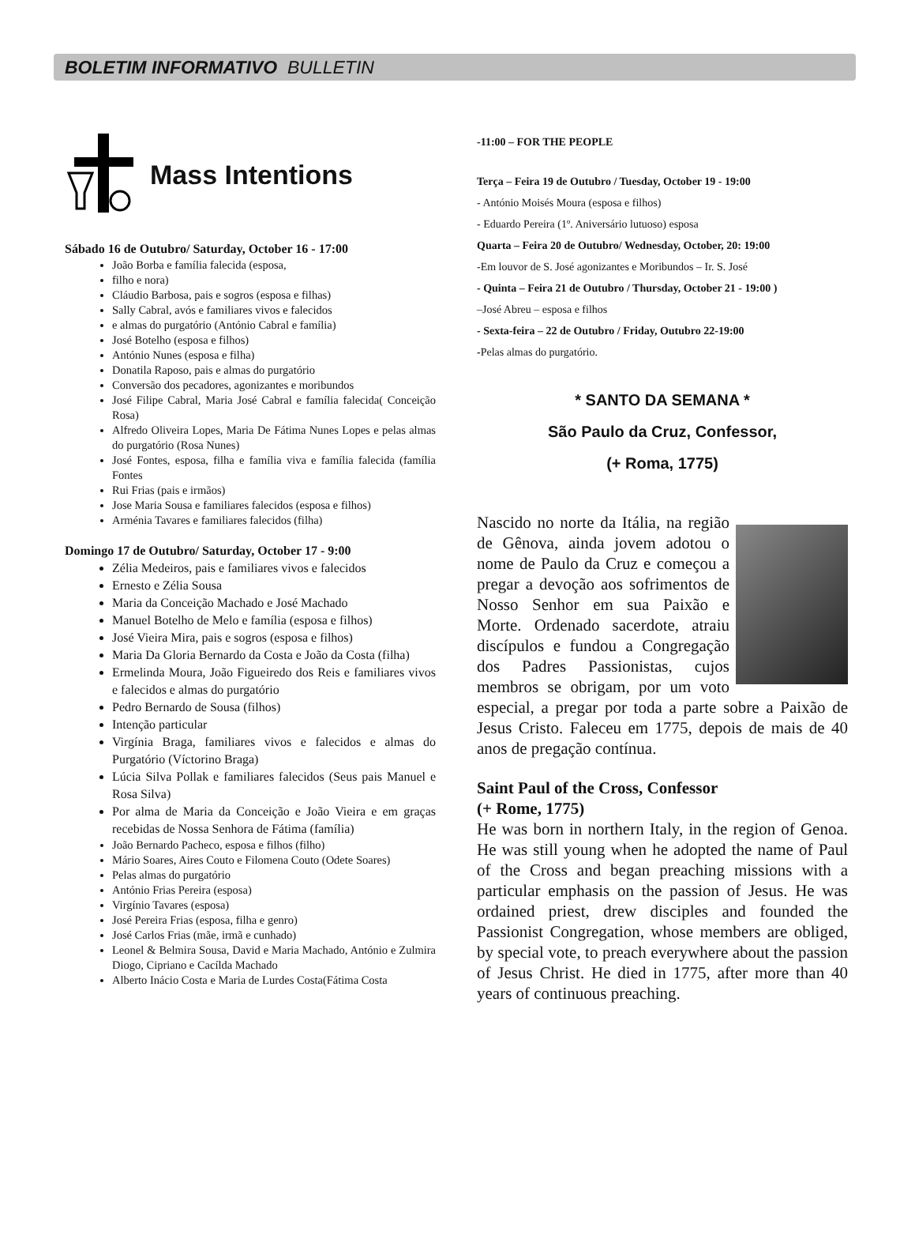BOLETIM INFORMATIVO BULLETIN
Mass Intentions
Sábado 16 de Outubro/ Saturday, October 16 - 17:00
João Borba e família falecida (esposa,
filho e nora)
Cláudio Barbosa, pais e sogros (esposa e filhas)
Sally Cabral, avós e familiares vivos e falecidos
e almas do purgatório (António Cabral e família)
José Botelho (esposa e filhos)
António Nunes (esposa e filha)
Donatila Raposo, pais e almas do purgatório
Conversão dos pecadores, agonizantes e moribundos
José Filipe Cabral, Maria José Cabral e família falecida( Conceição Rosa)
Alfredo Oliveira Lopes, Maria De Fátima Nunes Lopes e pelas almas do purgatório (Rosa Nunes)
José Fontes, esposa, filha e família viva e família falecida (família Fontes
Rui Frias (pais e irmãos)
Jose Maria Sousa e familiares falecidos (esposa e filhos)
Arménia Tavares e familiares falecidos (filha)
Domingo 17 de Outubro/ Saturday, October 17 - 9:00
Zélia Medeiros, pais e familiares vivos e falecidos
Ernesto e Zélia Sousa
Maria da Conceição Machado e José Machado
Manuel Botelho de Melo e família (esposa e filhos)
José Vieira Mira, pais e sogros (esposa e filhos)
Maria Da Gloria Bernardo da Costa e João da Costa (filha)
Ermelinda Moura, João Figueiredo dos Reis e familiares vivos e falecidos e almas do purgatório
Pedro Bernardo de Sousa (filhos)
Intenção particular
Virgínia Braga, familiares vivos e falecidos e almas do Purgatório (Víctorino Braga)
Lúcia Silva Pollak e familiares falecidos (Seus pais Manuel e Rosa Silva)
Por alma de Maria da Conceição e João Vieira e em graças recebidas de Nossa Senhora de Fátima (família)
João Bernardo Pacheco, esposa e filhos (filho)
Mário Soares, Aires Couto e Filomena Couto (Odete Soares)
Pelas almas do purgatório
António Frias Pereira (esposa)
Virgínio Tavares (esposa)
José Pereira Frias (esposa, filha e genro)
José Carlos Frias (mãe, irmã e cunhado)
Leonel & Belmira Sousa, David e Maria Machado, António e Zulmira Diogo, Cipriano e Cacílda Machado
Alberto Inácio Costa e Maria de Lurdes Costa(Fátima Costa
-11:00 – FOR THE PEOPLE
Terça – Feira 19 de Outubro / Tuesday, October 19 - 19:00
- António Moisés Moura (esposa e filhos)
- Eduardo Pereira (1º. Aniversário lutuoso) esposa
Quarta – Feira 20 de Outubro/ Wednesday, October, 20: 19:00
-Em louvor de S. José agonizantes e Moribundos – Ir. S. José
- Quinta – Feira 21 de Outubro / Thursday, October 21 - 19:00 )
–José Abreu – esposa e filhos
- Sexta-feira – 22 de Outubro / Friday, Outubro 22-19:00
-Pelas almas do purgatório.
* SANTO DA SEMANA *
São Paulo da Cruz, Confessor,
(+ Roma, 1775)
Nascido no norte da Itália, na região de Gênova, ainda jovem adotou o nome de Paulo da Cruz e começou a pregar a devoção aos sofrimentos de Nosso Senhor em sua Paixão e Morte. Ordenado sacerdote, atraiu discípulos e fundou a Congregação dos Padres Passionistas, cujos membros se obrigam, por um voto especial, a pregar por toda a parte sobre a Paixão de Jesus Cristo. Faleceu em 1775, depois de mais de 40 anos de pregação contínua.
Saint Paul of the Cross, Confessor
(+ Rome, 1775)
He was born in northern Italy, in the region of Genoa. He was still young when he adopted the name of Paul of the Cross and began preaching missions with a particular emphasis on the passion of Jesus. He was ordained priest, drew disciples and founded the Passionist Congregation, whose members are obliged, by special vote, to preach everywhere about the passion of Jesus Christ. He died in 1775, after more than 40 years of continuous preaching.